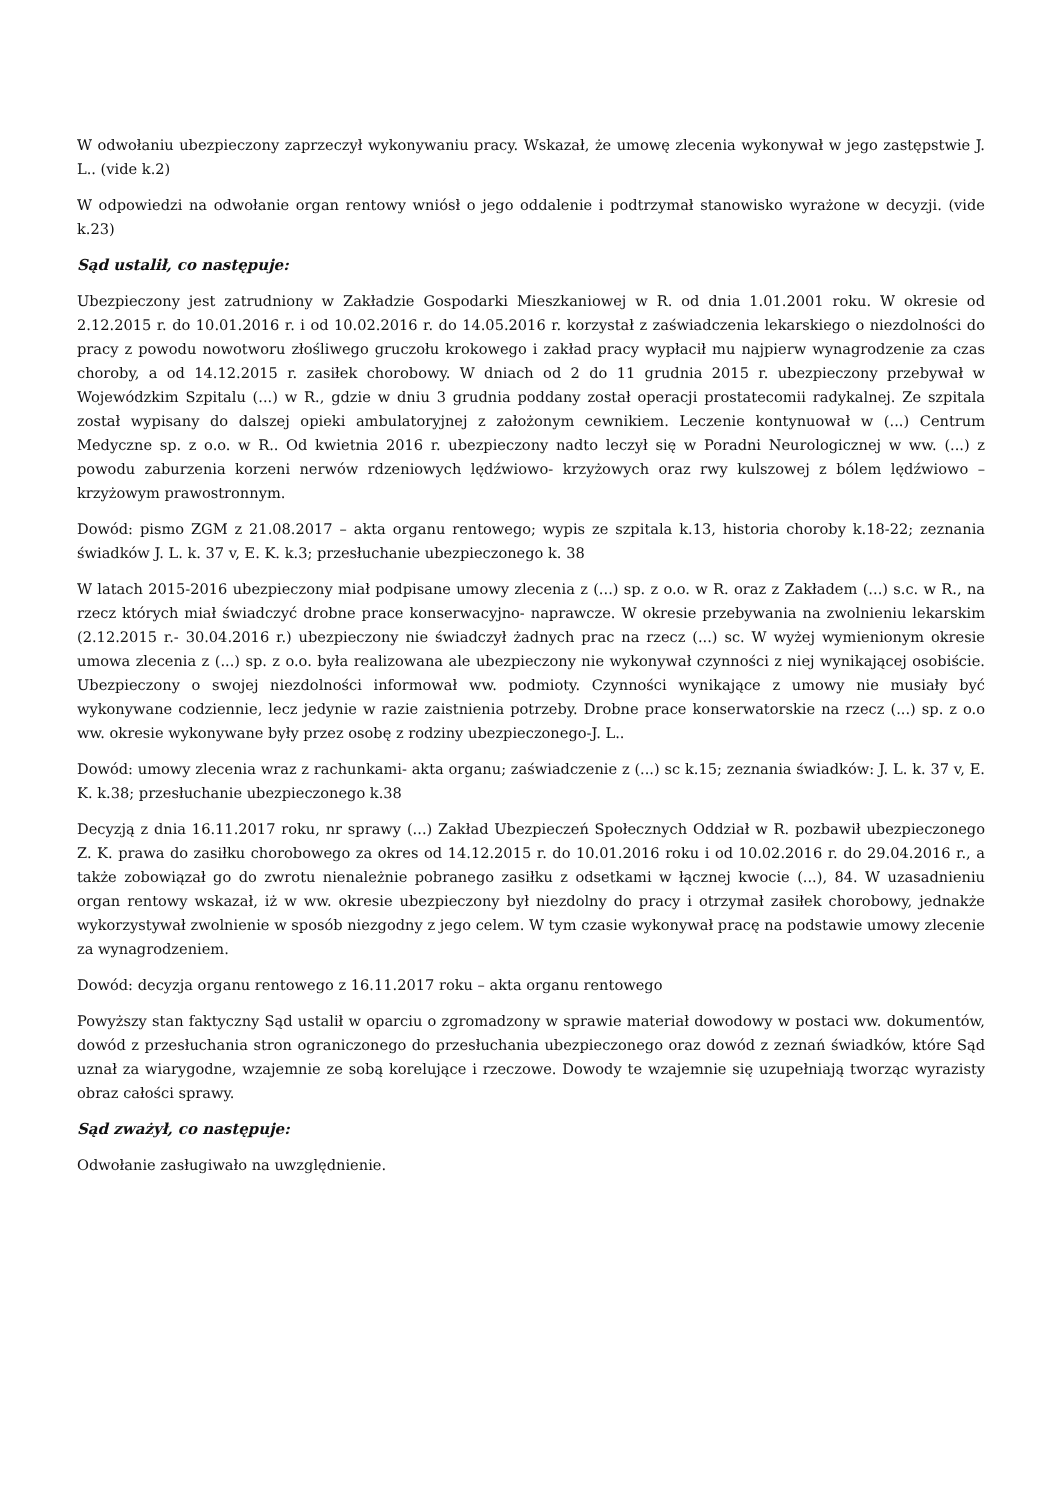W odwołaniu ubezpieczony zaprzeczył wykonywaniu pracy. Wskazał, że umowę zlecenia wykonywał w jego zastępstwie J. L.. (vide k.2)
W odpowiedzi na odwołanie organ rentowy wniósł o jego oddalenie i podtrzymał stanowisko wyrażone w decyzji. (vide k.23)
Sąd ustalił, co następuje:
Ubezpieczony jest zatrudniony w Zakładzie Gospodarki Mieszkaniowej w R. od dnia 1.01.2001 roku. W okresie od 2.12.2015 r. do 10.01.2016 r. i od 10.02.2016 r. do 14.05.2016 r. korzystał z zaświadczenia lekarskiego o niezdolności do pracy z powodu nowotworu złośliwego gruczołu krokowego i zakład pracy wypłacił mu najpierw wynagrodzenie za czas choroby, a od 14.12.2015 r. zasiłek chorobowy. W dniach od 2 do 11 grudnia 2015 r. ubezpieczony przebywał w Wojewódzkim Szpitalu (...) w R., gdzie w dniu 3 grudnia poddany został operacji prostatecomii radykalnej. Ze szpitala został wypisany do dalszej opieki ambulatoryjnej z założonym cewnikiem. Leczenie kontynuował w (...) Centrum Medyczne sp. z o.o. w R.. Od kwietnia 2016 r. ubezpieczony nadto leczył się w Poradni Neurologicznej w ww. (...) z powodu zaburzenia korzeni nerwów rdzeniowych lędźwiowo- krzyżowych oraz rwy kulszowej z bólem lędźwiowo – krzyżowym prawostronnym.
Dowód: pismo ZGM z 21.08.2017 – akta organu rentowego; wypis ze szpitala k.13, historia choroby k.18-22; zeznania świadków J. L. k. 37 v, E. K. k.3; przesłuchanie ubezpieczonego k. 38
W latach 2015-2016 ubezpieczony miał podpisane umowy zlecenia z (...) sp. z o.o. w R. oraz z Zakładem (...) s.c. w R., na rzecz których miał świadczyć drobne prace konserwacyjno- naprawcze. W okresie przebywania na zwolnieniu lekarskim (2.12.2015 r.- 30.04.2016 r.) ubezpieczony nie świadczył żadnych prac na rzecz (...) sc. W wyżej wymienionym okresie umowa zlecenia z (...) sp. z o.o. była realizowana ale ubezpieczony nie wykonywał czynności z niej wynikającej osobiście. Ubezpieczony o swojej niezdolności informował ww. podmioty. Czynności wynikające z umowy nie musiały być wykonywane codziennie, lecz jedynie w razie zaistnienia potrzeby. Drobne prace konserwatorskie na rzecz (...) sp. z o.o ww. okresie wykonywane były przez osobę z rodziny ubezpieczonego-J. L..
Dowód: umowy zlecenia wraz z rachunkami- akta organu; zaświadczenie z (...) sc k.15; zeznania świadków: J. L. k. 37 v, E. K. k.38; przesłuchanie ubezpieczonego k.38
Decyzją z dnia 16.11.2017 roku, nr sprawy (...) Zakład Ubezpieczeń Społecznych Oddział w R. pozbawił ubezpieczonego Z. K. prawa do zasiłku chorobowego za okres od 14.12.2015 r. do 10.01.2016 roku i od 10.02.2016 r. do 29.04.2016 r., a także zobowiązał go do zwrotu nienależnie pobranego zasiłku z odsetkami w łącznej kwocie (...), 84. W uzasadnieniu organ rentowy wskazał, iż w ww. okresie ubezpieczony był niezdolny do pracy i otrzymał zasiłek chorobowy, jednakże wykorzystywał zwolnienie w sposób niezgodny z jego celem. W tym czasie wykonywał pracę na podstawie umowy zlecenie za wynagrodzeniem.
Dowód: decyzja organu rentowego z 16.11.2017 roku – akta organu rentowego
Powyższy stan faktyczny Sąd ustalił w oparciu o zgromadzony w sprawie materiał dowodowy w postaci ww. dokumentów, dowód z przesłuchania stron ograniczonego do przesłuchania ubezpieczonego oraz dowód z zeznań świadków, które Sąd uznał za wiarygodne, wzajemnie ze sobą korelujące i rzeczowe. Dowody te wzajemnie się uzupełniają tworząc wyrazisty obraz całości sprawy.
Sąd zważył, co następuje:
Odwołanie zasługiwało na uwzględnienie.